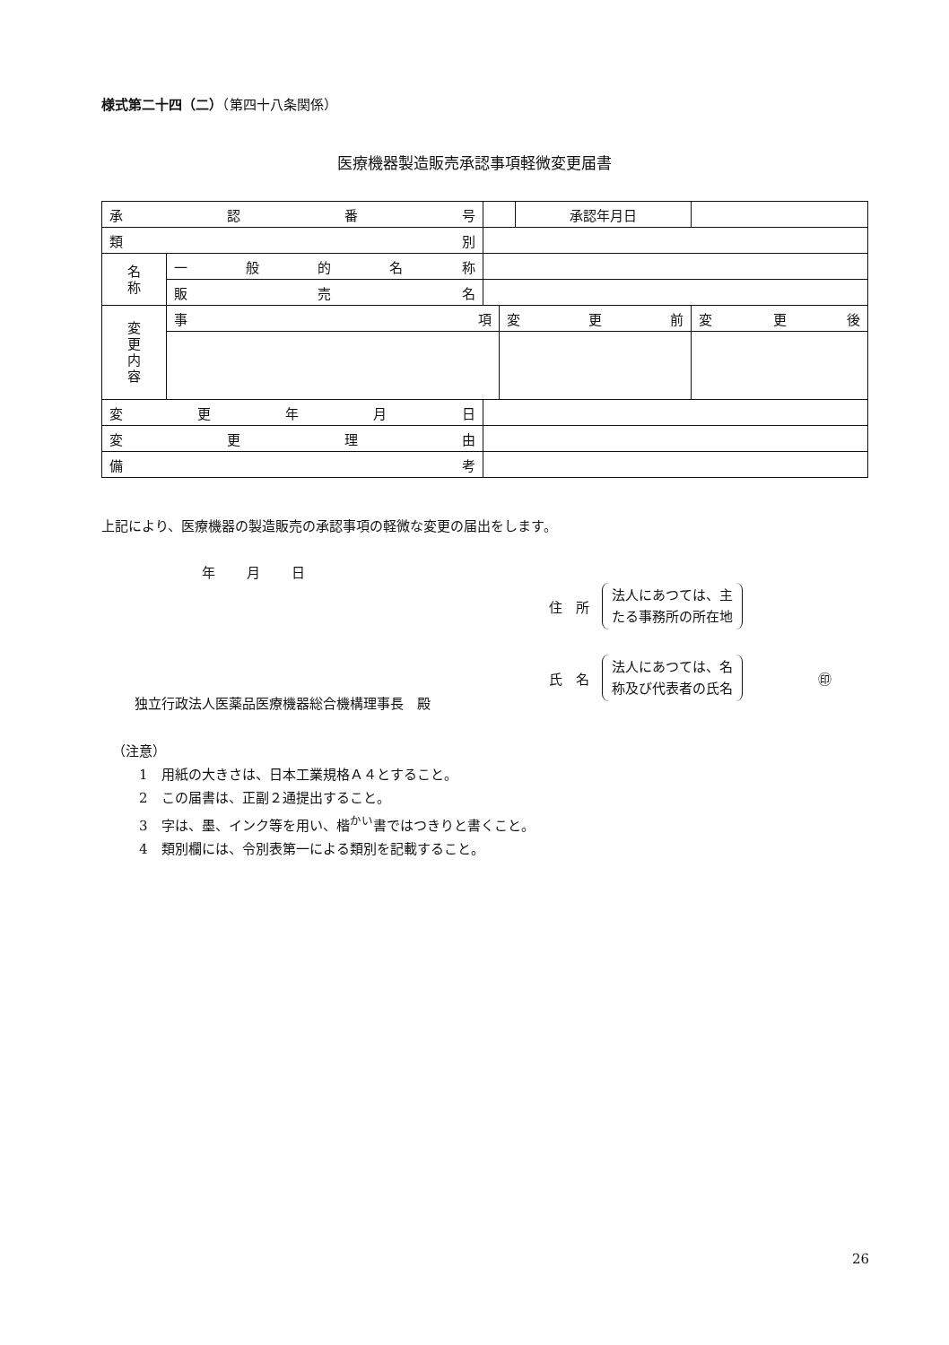様式第二十四（二）（第四十八条関係）
医療機器製造販売承認事項軽微変更届書
| 承 認 番 号 | | | | 承認年月日 | |
| 類 別 | | | | | |
| 名 称 | 一般的名称 | | | | |
| | 販 売 名 | | | | |
| 変 更 内 容 | 事 項 | | 変 更 前 | | 変 更 後 |
| 変更年月日 | | | | | |
| 変更理由 | | | | | |
| 備 考 | | | | | |
上記により、医療機器の製造販売の承認事項の軽微な変更の届出をします。
年 月 日
住　所
法人にあつては、主
たる事務所の所在地
氏　名
法人にあつては、名
称及び代表者の氏名
㊞
独立行政法人医薬品医療機器総合機構理事長　殿
（注意）
1　用紙の大きさは、日本工業規格Ａ４とすること。
2　この届書は、正副２通提出すること。
3　字は、墨、インク等を用い、楷<sup>かい</sup>書ではつきりと書くこと。
4　類別欄には、令別表第一による類別を記載すること。
26